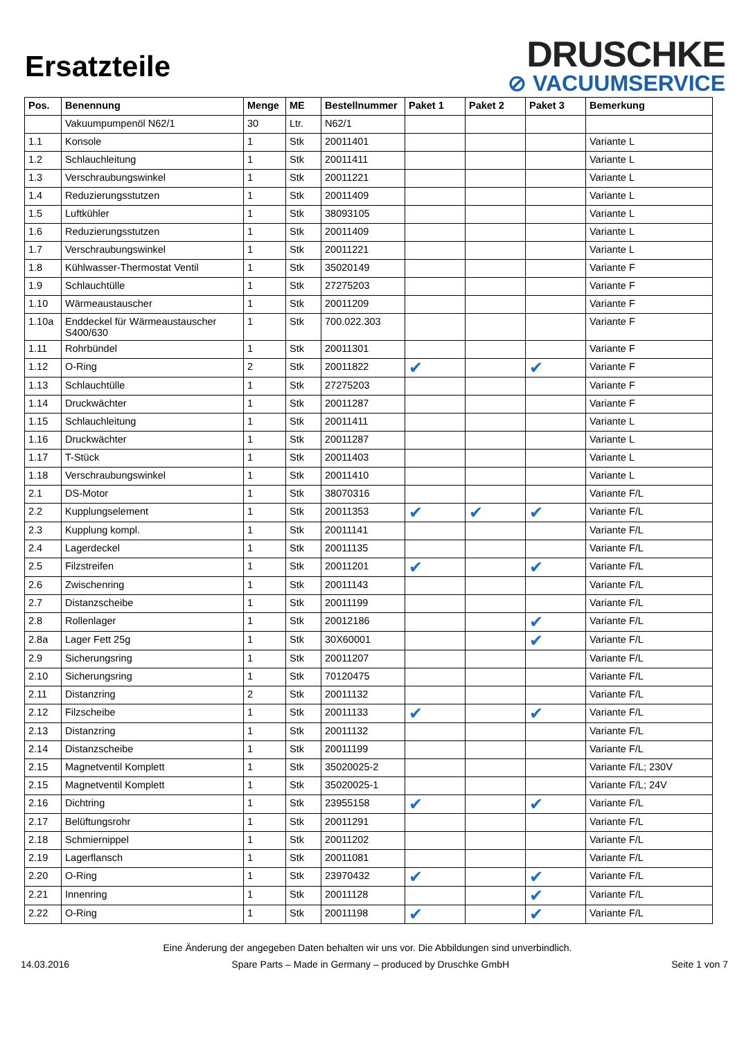Ersatzteile
DRUSCHKE
⊘ VACUUMSERVICE
| Pos. | Benennung | Menge | ME | Bestellnummer | Paket 1 | Paket 2 | Paket 3 | Bemerkung |
| --- | --- | --- | --- | --- | --- | --- | --- | --- |
| | Vakuumpumpenöl N62/1 | 30 | Ltr. | N62/1 | | | | |
| 1.1 | Konsole | 1 | Stk | 20011401 | | | | Variante L |
| 1.2 | Schlauchleitung | 1 | Stk | 20011411 | | | | Variante L |
| 1.3 | Verschraubungswinkel | 1 | Stk | 20011221 | | | | Variante L |
| 1.4 | Reduzierungsstutzen | 1 | Stk | 20011409 | | | | Variante L |
| 1.5 | Luftkühler | 1 | Stk | 38093105 | | | | Variante L |
| 1.6 | Reduzierungsstutzen | 1 | Stk | 20011409 | | | | Variante L |
| 1.7 | Verschraubungswinkel | 1 | Stk | 20011221 | | | | Variante L |
| 1.8 | Kühlwasser-Thermostat Ventil | 1 | Stk | 35020149 | | | | Variante F |
| 1.9 | Schlauchtülle | 1 | Stk | 27275203 | | | | Variante F |
| 1.10 | Wärmeaustauscher | 1 | Stk | 20011209 | | | | Variante F |
| 1.10a | Enddeckel für Wärmeaustauscher S400/630 | 1 | Stk | 700.022.303 | | | | Variante F |
| 1.11 | Rohrbündel | 1 | Stk | 20011301 | | | | Variante F |
| 1.12 | O-Ring | 2 | Stk | 20011822 | ✔ | | ✔ | Variante F |
| 1.13 | Schlauchtülle | 1 | Stk | 27275203 | | | | Variante F |
| 1.14 | Druckwächter | 1 | Stk | 20011287 | | | | Variante F |
| 1.15 | Schlauchleitung | 1 | Stk | 20011411 | | | | Variante L |
| 1.16 | Druckwächter | 1 | Stk | 20011287 | | | | Variante L |
| 1.17 | T-Stück | 1 | Stk | 20011403 | | | | Variante L |
| 1.18 | Verschraubungswinkel | 1 | Stk | 20011410 | | | | Variante L |
| 2.1 | DS-Motor | 1 | Stk | 38070316 | | | | Variante F/L |
| 2.2 | Kupplungselement | 1 | Stk | 20011353 | ✔ | ✔ | ✔ | Variante F/L |
| 2.3 | Kupplung kompl. | 1 | Stk | 20011141 | | | | Variante F/L |
| 2.4 | Lagerdeckel | 1 | Stk | 20011135 | | | | Variante F/L |
| 2.5 | Filzstreifen | 1 | Stk | 20011201 | ✔ | | ✔ | Variante F/L |
| 2.6 | Zwischenring | 1 | Stk | 20011143 | | | | Variante F/L |
| 2.7 | Distanzscheibe | 1 | Stk | 20011199 | | | | Variante F/L |
| 2.8 | Rollenlager | 1 | Stk | 20012186 | | | ✔ | Variante F/L |
| 2.8a | Lager Fett 25g | 1 | Stk | 30X60001 | | | ✔ | Variante F/L |
| 2.9 | Sicherungsring | 1 | Stk | 20011207 | | | | Variante F/L |
| 2.10 | Sicherungsring | 1 | Stk | 70120475 | | | | Variante F/L |
| 2.11 | Distanzring | 2 | Stk | 20011132 | | | | Variante F/L |
| 2.12 | Filzscheibe | 1 | Stk | 20011133 | ✔ | | ✔ | Variante F/L |
| 2.13 | Distanzring | 1 | Stk | 20011132 | | | | Variante F/L |
| 2.14 | Distanzscheibe | 1 | Stk | 20011199 | | | | Variante F/L |
| 2.15 | Magnetventil Komplett | 1 | Stk | 35020025-2 | | | | Variante F/L; 230V |
| 2.15 | Magnetventil Komplett | 1 | Stk | 35020025-1 | | | | Variante F/L; 24V |
| 2.16 | Dichtring | 1 | Stk | 23955158 | ✔ | | ✔ | Variante F/L |
| 2.17 | Belüftungsrohr | 1 | Stk | 20011291 | | | | Variante F/L |
| 2.18 | Schmiernippel | 1 | Stk | 20011202 | | | | Variante F/L |
| 2.19 | Lagerflansch | 1 | Stk | 20011081 | | | | Variante F/L |
| 2.20 | O-Ring | 1 | Stk | 23970432 | ✔ | | ✔ | Variante F/L |
| 2.21 | Innenring | 1 | Stk | 20011128 | | | ✔ | Variante F/L |
| 2.22 | O-Ring | 1 | Stk | 20011198 | ✔ | | ✔ | Variante F/L |
Eine Änderung der angegeben Daten behalten wir uns vor. Die Abbildungen sind unverbindlich.
14.03.2016 Spare Parts – Made in Germany – produced by Druschke GmbH Seite 1 von 7